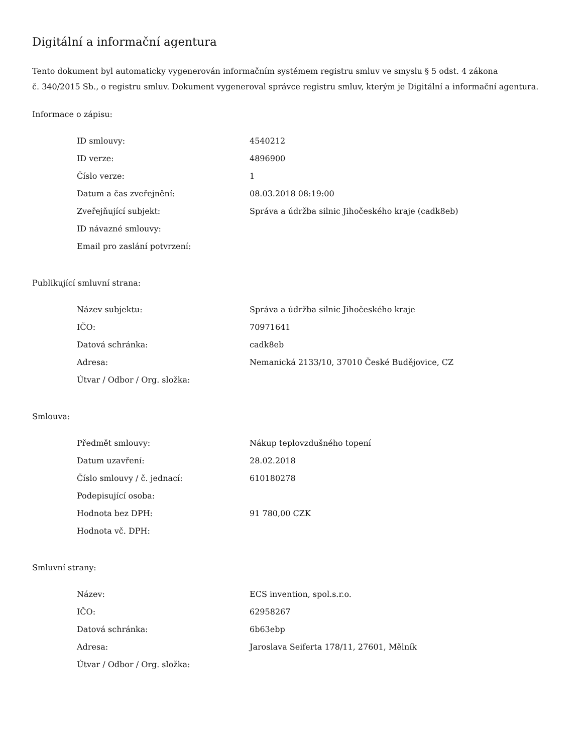Digitální a informační agentura
Tento dokument byl automaticky vygenerován informačním systémem registru smluv ve smyslu § 5 odst. 4 zákona
č. 340/2015 Sb., o registru smluv. Dokument vygeneroval správce registru smluv, kterým je Digitální a informační agentura.
Informace o zápisu:
| ID smlouvy: | 4540212 |
| ID verze: | 4896900 |
| Číslo verze: | 1 |
| Datum a čas zveřejnění: | 08.03.2018 08:19:00 |
| Zveřejňující subjekt: | Správa a údržba silnic Jihočeského kraje (cadk8eb) |
| ID návazné smlouvy: | |
| Email pro zaslání potvrzení: | |
Publikující smluvní strana:
| Název subjektu: | Správa a údržba silnic Jihočeského kraje |
| IČO: | 70971641 |
| Datová schránka: | cadk8eb |
| Adresa: | Nemanická 2133/10, 37010 České Budějovice, CZ |
| Útvar / Odbor / Org. složka: | |
Smlouva:
| Předmět smlouvy: | Nákup teplovzdušného topení |
| Datum uzavření: | 28.02.2018 |
| Číslo smlouvy / č. jednací: | 610180278 |
| Podepisující osoba: | |
| Hodnota bez DPH: | 91 780,00 CZK |
| Hodnota vč. DPH: | |
Smluvní strany:
| Název: | ECS invention, spol.s.r.o. |
| IČO: | 62958267 |
| Datová schránka: | 6b63ebp |
| Adresa: | Jaroslava Seiferta 178/11, 27601, Mělník |
| Útvar / Odbor / Org. složka: | |